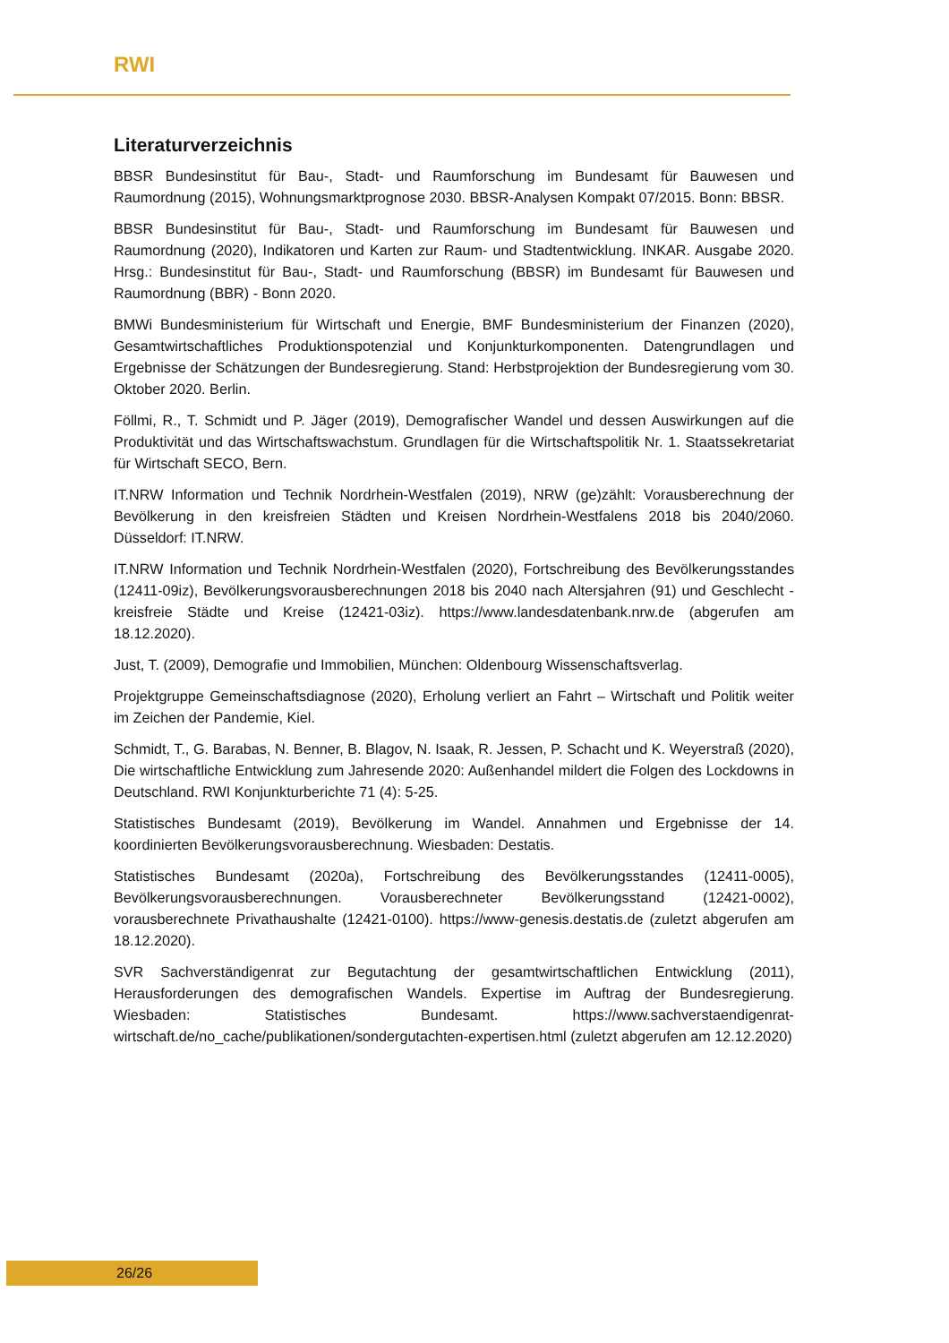RWI
Literaturverzeichnis
BBSR Bundesinstitut für Bau-, Stadt- und Raumforschung im Bundesamt für Bauwesen und Raumordnung (2015), Wohnungsmarktprognose 2030. BBSR-Analysen Kompakt 07/2015. Bonn: BBSR.
BBSR Bundesinstitut für Bau-, Stadt- und Raumforschung im Bundesamt für Bauwesen und Raumordnung (2020), Indikatoren und Karten zur Raum- und Stadtentwicklung. INKAR. Ausgabe 2020. Hrsg.: Bundesinstitut für Bau-, Stadt- und Raumforschung (BBSR) im Bundesamt für Bauwesen und Raumordnung (BBR) - Bonn 2020.
BMWi Bundesministerium für Wirtschaft und Energie, BMF Bundesministerium der Finanzen (2020), Gesamtwirtschaftliches Produktionspotenzial und Konjunkturkomponenten. Datengrundlagen und Ergebnisse der Schätzungen der Bundesregierung. Stand: Herbstprojektion der Bundesregierung vom 30. Oktober 2020. Berlin.
Föllmi, R., T. Schmidt und P. Jäger (2019), Demografischer Wandel und dessen Auswirkungen auf die Produktivität und das Wirtschaftswachstum. Grundlagen für die Wirtschaftspolitik Nr. 1. Staatssekretariat für Wirtschaft SECO, Bern.
IT.NRW Information und Technik Nordrhein-Westfalen (2019), NRW (ge)zählt: Vorausberechnung der Bevölkerung in den kreisfreien Städten und Kreisen Nordrhein-Westfalens 2018 bis 2040/2060. Düsseldorf: IT.NRW.
IT.NRW Information und Technik Nordrhein-Westfalen (2020), Fortschreibung des Bevölkerungsstandes (12411-09iz), Bevölkerungsvorausberechnungen 2018 bis 2040 nach Altersjahren (91) und Geschlecht - kreisfreie Städte und Kreise (12421-03iz). https://www.landesdatenbank.nrw.de (abgerufen am 18.12.2020).
Just, T. (2009), Demografie und Immobilien, München: Oldenbourg Wissenschaftsverlag.
Projektgruppe Gemeinschaftsdiagnose (2020), Erholung verliert an Fahrt – Wirtschaft und Politik weiter im Zeichen der Pandemie, Kiel.
Schmidt, T., G. Barabas, N. Benner, B. Blagov, N. Isaak, R. Jessen, P. Schacht und K. Weyerstraß (2020), Die wirtschaftliche Entwicklung zum Jahresende 2020: Außenhandel mildert die Folgen des Lockdowns in Deutschland. RWI Konjunkturberichte 71 (4): 5-25.
Statistisches Bundesamt (2019), Bevölkerung im Wandel. Annahmen und Ergebnisse der 14. koordinierten Bevölkerungsvorausberechnung. Wiesbaden: Destatis.
Statistisches Bundesamt (2020a), Fortschreibung des Bevölkerungsstandes (12411-0005), Bevölkerungsvorausberechnungen. Vorausberechneter Bevölkerungsstand (12421-0002), vorausberechnete Privathaushalte (12421-0100). https://www-genesis.destatis.de (zuletzt abgerufen am 18.12.2020).
SVR Sachverständigenrat zur Begutachtung der gesamtwirtschaftlichen Entwicklung (2011), Herausforderungen des demografischen Wandels. Expertise im Auftrag der Bundesregierung. Wiesbaden: Statistisches Bundesamt. https://www.sachverstaendigenrat-wirtschaft.de/no_cache/publikationen/sondergutachten-expertisen.html (zuletzt abgerufen am 12.12.2020)
26/26